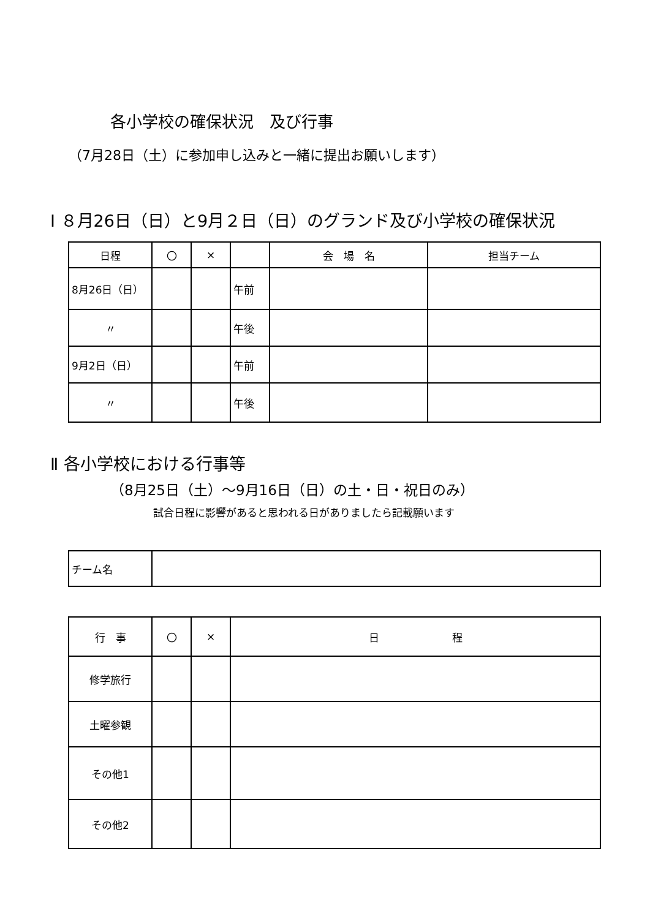各小学校の確保状況　及び行事
（7月28日（土）に参加申し込みと一緒に提出お願いします）
Ⅰ ８月26日（日）と9月２日（日）のグランド及び小学校の確保状況
| 日程 | 〇 | × | | 会 場 名 | 担当チーム |
| 8月26日（日） | | | 午前 | | |
| 〃 | | | 午後 | | |
| 9月2日（日） | | | 午前 | | |
| 〃 | | | 午後 | | |
Ⅱ 各小学校における行事等
（8月25日（土）～9月16日（日）の土・日・祝日のみ）
試合日程に影響があると思われる日がありましたら記載願います
| チーム名 | |
| 行 事 | 〇 | × | 日 程 |
| 修学旅行 | | | |
| 土曜参観 | | | |
| その他1 | | | |
| その他2 | | | |